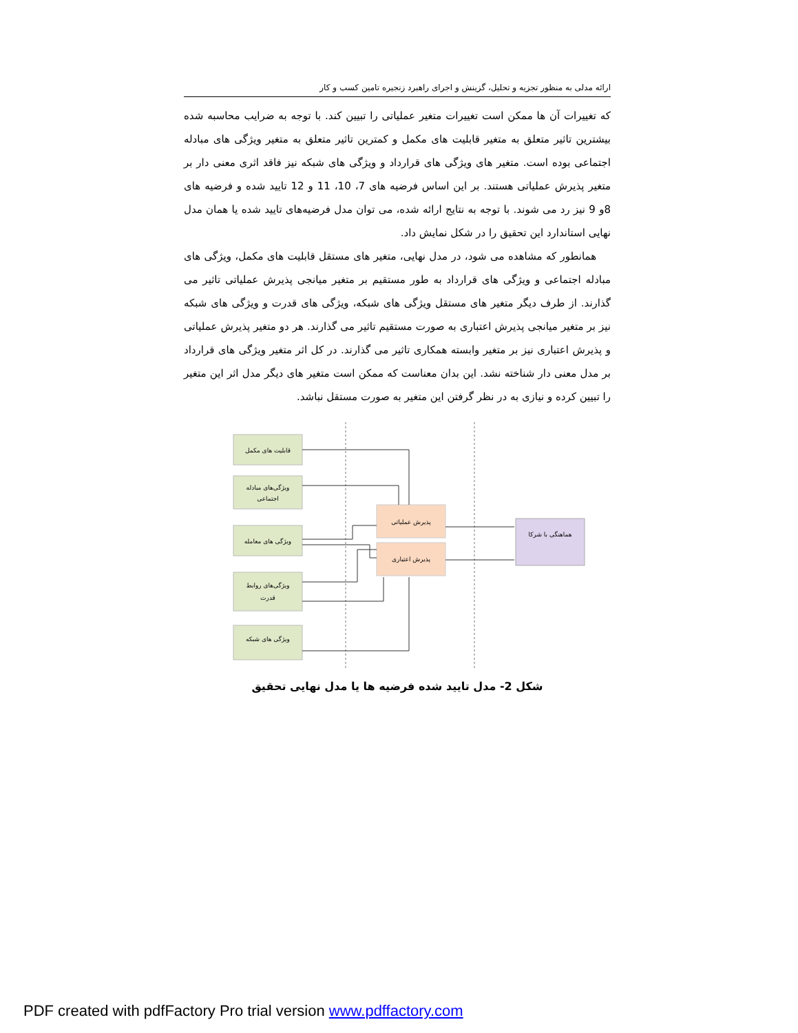ارائه مدلی به منظور تجزیه و تحلیل، گزینش و اجرای راهبرد زنجیره تامین کسب و کار
که تغییرات آن ها ممکن است تغییرات متغیر عملیاتی را تبیین کند. با توجه به ضرایب محاسبه شده بیشترین تاثیر متعلق به متغیر قابلیت های مکمل و کمترین تاثیر متعلق به متغیر ویژگی های مبادله اجتماعی بوده است. متغیر های ویژگی های قرارداد و ویژگی های شبکه نیز فاقد اثری معنی دار بر متغیر پذیرش عملیاتی هستند. بر این اساس فرضیه های 7، 10، 11 و 12 تایید شده و فرضیه های 8و 9 نیز رد می شوند. با توجه به نتایج ارائه شده، می توان مدل فرضیه‌های تایید شده یا همان مدل نهایی استاندارد این تحقیق را در شکل نمایش داد.
همانطور که مشاهده می شود، در مدل نهایی، متغیر های مستقل قابلیت های مکمل، ویژگی های مبادله اجتماعی و ویژگی های قرارداد به طور مستقیم بر متغیر میانجی پذیرش عملیاتی تاثیر می گذارند. از طرف دیگر متغیر های مستقل ویژگی های شبکه، ویژگی های قدرت و ویژگی های شبکه نیز بر متغیر میانجی پذیرش اعتباری به صورت مستقیم تاثیر می گذارند. هر دو متغیر پذیرش عملیاتی و پذیرش اعتباری نیز بر متغیر وابسته همکاری تاثیر می گذارند. در کل اثر متغیر ویژگی های قرارداد بر مدل معنی دار شناخته نشد. این بدان معناست که ممکن است متغیر های دیگر مدل اثر این متغیر را تبیین کرده و نیازی به در نظر گرفتن این متغیر به صورت مستقل نباشد.
قابلیت های مکمل
ویژگی‌های مبادله
اجتماعی
ویژگی های معامله
ویژگی‌های روابط
قدرت
ویژگی های شبکه
پذیرش عملیاتی
پذیرش اعتباری
هماهنگی با شرکا
شکل 2- مدل تایید شده فرضیه ها یا مدل نهایی تحقیق
PDF created with pdfFactory Pro trial version www.pdffactory.com